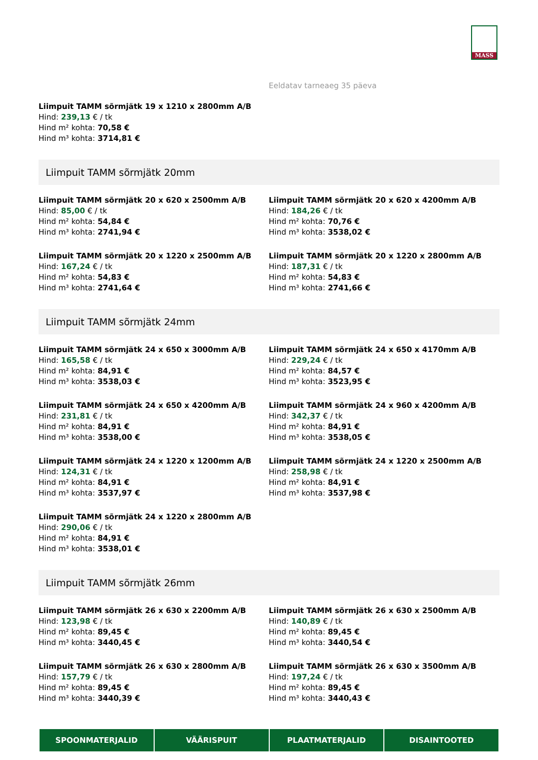MASS
Eeldatav tarneaeg 35 päeva
Liimpuit TAMM sõrmjätk 19 x 1210 x 2800mm A/B
Hind: 239,13 € / tk
Hind m² kohta: 70,58 €
Hind m³ kohta: 3714,81 €
Liimpuit TAMM sõrmjätk 20mm
Liimpuit TAMM sõrmjätk 20 x 620 x 2500mm A/B
Hind: 85,00 € / tk
Hind m² kohta: 54,84 €
Hind m³ kohta: 2741,94 €
Liimpuit TAMM sõrmjätk 20 x 620 x 4200mm A/B
Hind: 184,26 € / tk
Hind m² kohta: 70,76 €
Hind m³ kohta: 3538,02 €
Liimpuit TAMM sõrmjätk 20 x 1220 x 2500mm A/B
Hind: 167,24 € / tk
Hind m² kohta: 54,83 €
Hind m³ kohta: 2741,64 €
Liimpuit TAMM sõrmjätk 20 x 1220 x 2800mm A/B
Hind: 187,31 € / tk
Hind m² kohta: 54,83 €
Hind m³ kohta: 2741,66 €
Liimpuit TAMM sõrmjätk 24mm
Liimpuit TAMM sõrmjätk 24 x 650 x 3000mm A/B
Hind: 165,58 € / tk
Hind m² kohta: 84,91 €
Hind m³ kohta: 3538,03 €
Liimpuit TAMM sõrmjätk 24 x 650 x 4170mm A/B
Hind: 229,24 € / tk
Hind m² kohta: 84,57 €
Hind m³ kohta: 3523,95 €
Liimpuit TAMM sõrmjätk 24 x 650 x 4200mm A/B
Hind: 231,81 € / tk
Hind m² kohta: 84,91 €
Hind m³ kohta: 3538,00 €
Liimpuit TAMM sõrmjätk 24 x 960 x 4200mm A/B
Hind: 342,37 € / tk
Hind m² kohta: 84,91 €
Hind m³ kohta: 3538,05 €
Liimpuit TAMM sõrmjätk 24 x 1220 x 1200mm A/B
Hind: 124,31 € / tk
Hind m² kohta: 84,91 €
Hind m³ kohta: 3537,97 €
Liimpuit TAMM sõrmjätk 24 x 1220 x 2500mm A/B
Hind: 258,98 € / tk
Hind m² kohta: 84,91 €
Hind m³ kohta: 3537,98 €
Liimpuit TAMM sõrmjätk 24 x 1220 x 2800mm A/B
Hind: 290,06 € / tk
Hind m² kohta: 84,91 €
Hind m³ kohta: 3538,01 €
Liimpuit TAMM sõrmjätk 26mm
Liimpuit TAMM sõrmjätk 26 x 630 x 2200mm A/B
Hind: 123,98 € / tk
Hind m² kohta: 89,45 €
Hind m³ kohta: 3440,45 €
Liimpuit TAMM sõrmjätk 26 x 630 x 2500mm A/B
Hind: 140,89 € / tk
Hind m² kohta: 89,45 €
Hind m³ kohta: 3440,54 €
Liimpuit TAMM sõrmjätk 26 x 630 x 2800mm A/B
Hind: 157,79 € / tk
Hind m² kohta: 89,45 €
Hind m³ kohta: 3440,39 €
Liimpuit TAMM sõrmjätk 26 x 630 x 3500mm A/B
Hind: 197,24 € / tk
Hind m² kohta: 89,45 €
Hind m³ kohta: 3440,43 €
SPOONMATERJALID VÄÄRISPUIT PLAATMATERJALID DISAINTOOTED